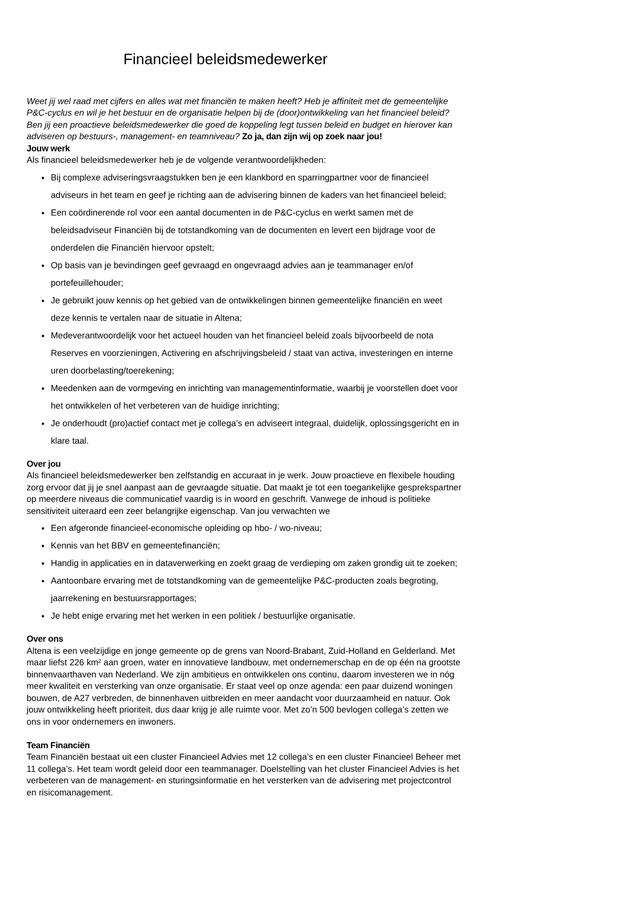Financieel beleidsmedewerker
Weet jij wel raad met cijfers en alles wat met financiën te maken heeft? Heb je affiniteit met de gemeentelijke P&C-cyclus en wil je het bestuur en de organisatie helpen bij de (door)ontwikkeling van het financieel beleid? Ben jij een proactieve beleidsmedewerker die goed de koppeling legt tussen beleid en budget en hierover kan adviseren op bestuurs-, management- en teamniveau? Zo ja, dan zijn wij op zoek naar jou!
Jouw werk
Als financieel beleidsmedewerker heb je de volgende verantwoordelijkheden:
Bij complexe adviseringsvraagstukken ben je een klankbord en sparringpartner voor de financieel adviseurs in het team en geef je richting aan de advisering binnen de kaders van het financieel beleid;
Een coördinerende rol voor een aantal documenten in de P&C-cyclus en werkt samen met de beleidsadviseur Financiën bij de totstandkoming van de documenten en levert een bijdrage voor de onderdelen die Financiën hiervoor opstelt;
Op basis van je bevindingen geef gevraagd en ongevraagd advies aan je teammanager en/of portefeuillehouder;
Je gebruikt jouw kennis op het gebied van de ontwikkelingen binnen gemeentelijke financiën en weet deze kennis te vertalen naar de situatie in Altena;
Medeverantwoordelijk voor het actueel houden van het financieel beleid zoals bijvoorbeeld de nota Reserves en voorzieningen, Activering en afschrijvingsbeleid / staat van activa, investeringen en interne uren doorbelasting/toerekening;
Meedenken aan de vormgeving en inrichting van managementinformatie, waarbij je voorstellen doet voor het ontwikkelen of het verbeteren van de huidige inrichting;
Je onderhoudt (pro)actief contact met je collega’s en adviseert integraal, duidelijk, oplossingsgericht en in klare taal.
Over jou
Als financieel beleidsmedewerker ben zelfstandig en accuraat in je werk. Jouw proactieve en flexibele houding zorg ervoor dat jij je snel aanpast aan de gevraagde situatie. Dat maakt je tot een toegankelijke gesprekspartner op meerdere niveaus die communicatief vaardig is in woord en geschrift. Vanwege de inhoud is politieke sensitiviteit uiteraard een zeer belangrijke eigenschap. Van jou verwachten we
Een afgeronde financieel-economische opleiding op hbo- / wo-niveau;
Kennis van het BBV en gemeentefinanciën;
Handig in applicaties en in dataverwerking en zoekt graag de verdieping om zaken grondig uit te zoeken;
Aantoonbare ervaring met de totstandkoming van de gemeentelijke P&C-producten zoals begroting, jaarrekening en bestuursrapportages;
Je hebt enige ervaring met het werken in een politiek / bestuurlijke organisatie.
Over ons
Altena is een veelzijdige en jonge gemeente op de grens van Noord-Brabant, Zuid-Holland en Gelderland. Met maar liefst 226 km² aan groen, water en innovatieve landbouw, met ondernemerschap en de op één na grootste binnenvaarthaven van Nederland. We zijn ambitieus en ontwikkelen ons continu, daarom investeren we in nóg meer kwaliteit en versterking van onze organisatie. Er staat veel op onze agenda: een paar duizend woningen bouwen, de A27 verbreden, de binnenhaven uitbreiden en meer aandacht voor duurzaamheid en natuur. Ook jouw ontwikkeling heeft prioriteit, dus daar krijg je alle ruimte voor. Met zo’n 500 bevlogen collega’s zetten we ons in voor ondernemers en inwoners.
Team Financiën
Team Financiën bestaat uit een cluster Financieel Advies met 12 collega’s en een cluster Financieel Beheer met 11 collega’s. Het team wordt geleid door een teammanager. Doelstelling van het cluster Financieel Advies is het verbeteren van de management- en sturingsinformatie en het versterken van de advisering met projectcontrol en risicomanagement.